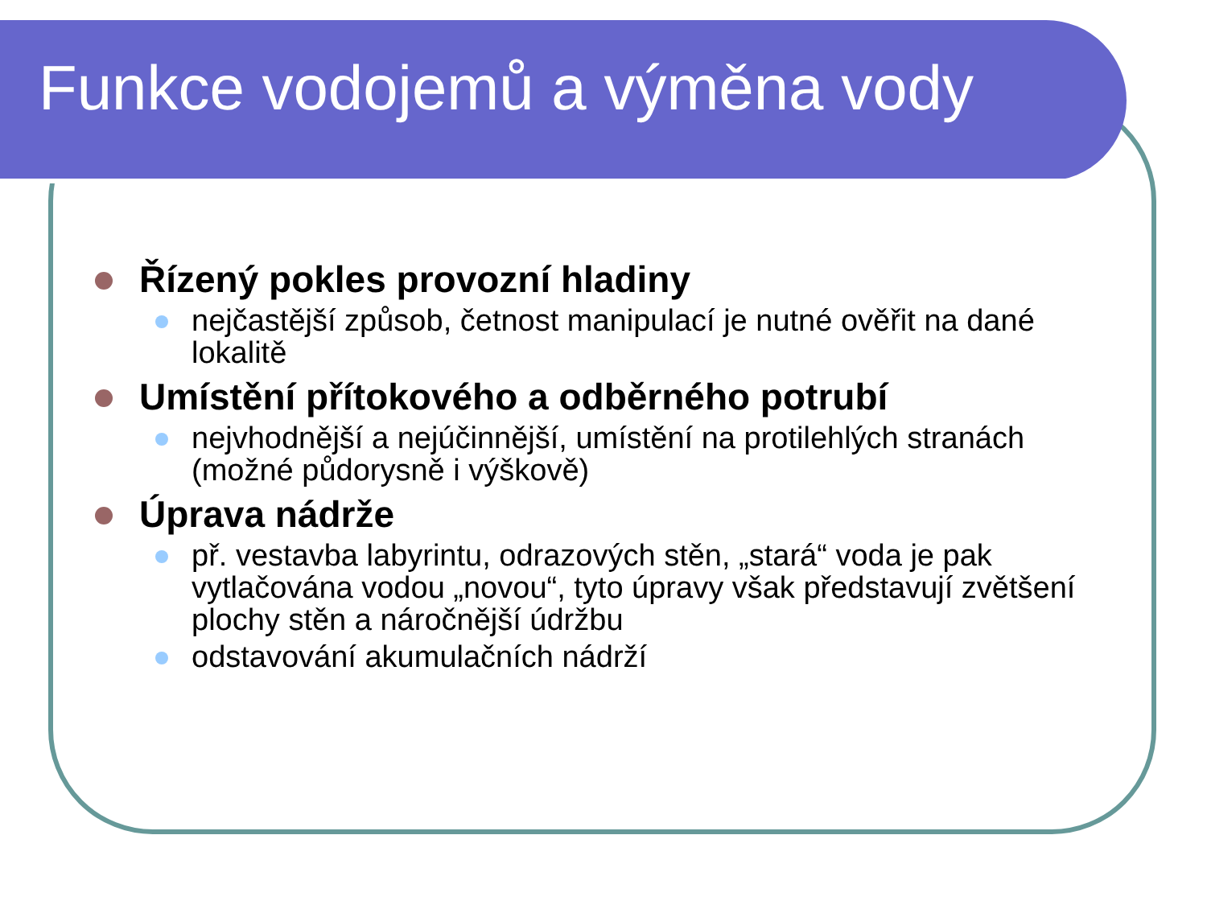Funkce vodojemů a výměna vody
Řízený pokles provozní hladiny
nejčastější způsob, četnost manipulací je nutné ověřit na dané lokalitě
Umístění přítokového a odběrného potrubí
nejvhodnější a nejúčinnější, umístění na protilehlých stranách (možné půdorysně i výškově)
Úprava nádrže
př. vestavba labyrintu, odrazových stěn, „stará“ voda je pak vytlačována vodou „novou“, tyto úpravy však představují zvětšení plochy stěn a náročnější údržbu
odstavování akumulačních nádrží